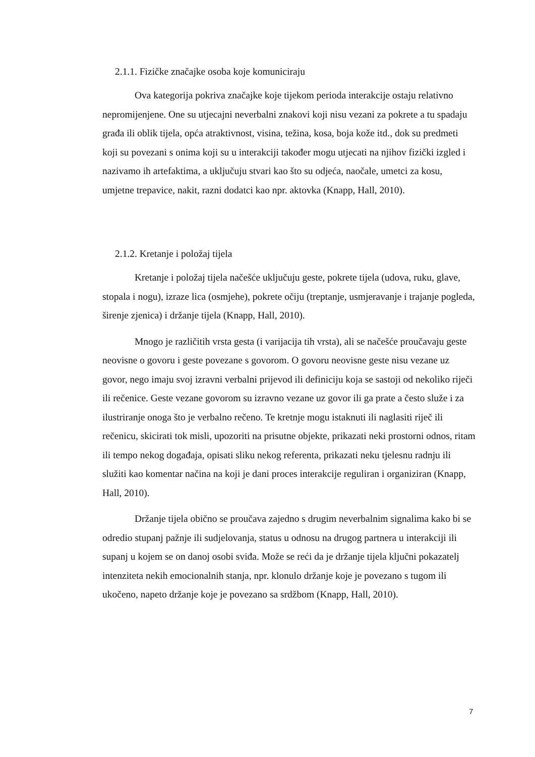2.1.1. Fizičke značajke osoba koje komuniciraju
Ova kategorija pokriva značajke koje tijekom perioda interakcije ostaju relativno nepromijenjene. One su utjecajni neverbalni znakovi koji nisu vezani za pokrete a tu spadaju građa ili oblik tijela, opća atraktivnost, visina, težina, kosa, boja kože itd., dok su predmeti koji su povezani s onima koji su u interakciji također mogu utjecati na njihov fizički izgled i nazivamo ih artefaktima, a uključuju stvari kao što su odjeća, naočale, umetci za kosu, umjetne trepavice, nakit, razni dodatci kao npr. aktovka (Knapp, Hall, 2010).
2.1.2. Kretanje i položaj tijela
Kretanje i položaj tijela načešće uključuju geste, pokrete tijela (udova, ruku, glave, stopala i nogu), izraze lica (osmjehe), pokrete očiju (treptanje, usmjeravanje i trajanje pogleda, širenje zjenica) i držanje tijela (Knapp, Hall, 2010).
Mnogo je različitih vrsta gesta (i varijacija tih vrsta), ali se načešće proučavaju geste neovisne o govoru i geste povezane s govorom. O govoru neovisne geste nisu vezane uz govor, nego imaju svoj izravni verbalni prijevod ili definiciju koja se sastoji od nekoliko riječi ili rečenice. Geste vezane govorom su izravno vezane uz govor ili ga prate a često služe i za ilustriranje onoga što je verbalno rečeno. Te kretnje mogu istaknuti ili naglasiti riječ ili rečenicu, skicirati tok misli, upozoriti na prisutne objekte, prikazati neki prostorni odnos, ritam ili tempo nekog događaja, opisati sliku nekog referenta, prikazati neku tjelesnu radnju ili služiti kao komentar načina na koji je dani proces interakcije reguliran i organiziran (Knapp, Hall, 2010).
Držanje tijela obično se proučava zajedno s drugim neverbalnim signalima kako bi se odredio stupanj pažnje ili sudjelovanja, status u odnosu na drugog partnera u interakciji ili supanj u kojem se on danoj osobi sviđa. Može se reći da je držanje tijela ključni pokazatelj intenziteta nekih emocionalnih stanja, npr. klonulo držanje koje je povezano s tugom ili ukočeno, napeto držanje koje je povezano sa srdžbom (Knapp, Hall, 2010).
7